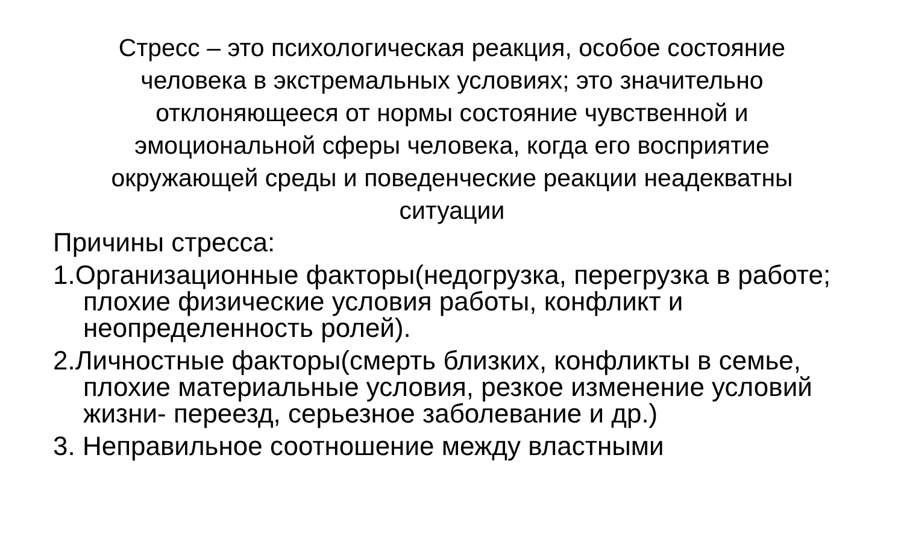Стресс – это психологическая реакция, особое состояние человека в экстремальных условиях; это значительно отклоняющееся от нормы состояние чувственной и эмоциональной сферы человека, когда его восприятие окружающей среды и поведенческие реакции неадекватны ситуации
Причины стресса:
1.Организационные факторы(недогрузка, перегрузка в работе; плохие физические условия работы, конфликт и неопределенность ролей).
2.Личностные факторы(смерть близких, конфликты в семье, плохие материальные условия, резкое изменение условий жизни- переезд, серьезное заболевание и др.)
3. Неправильное соотношение между властными